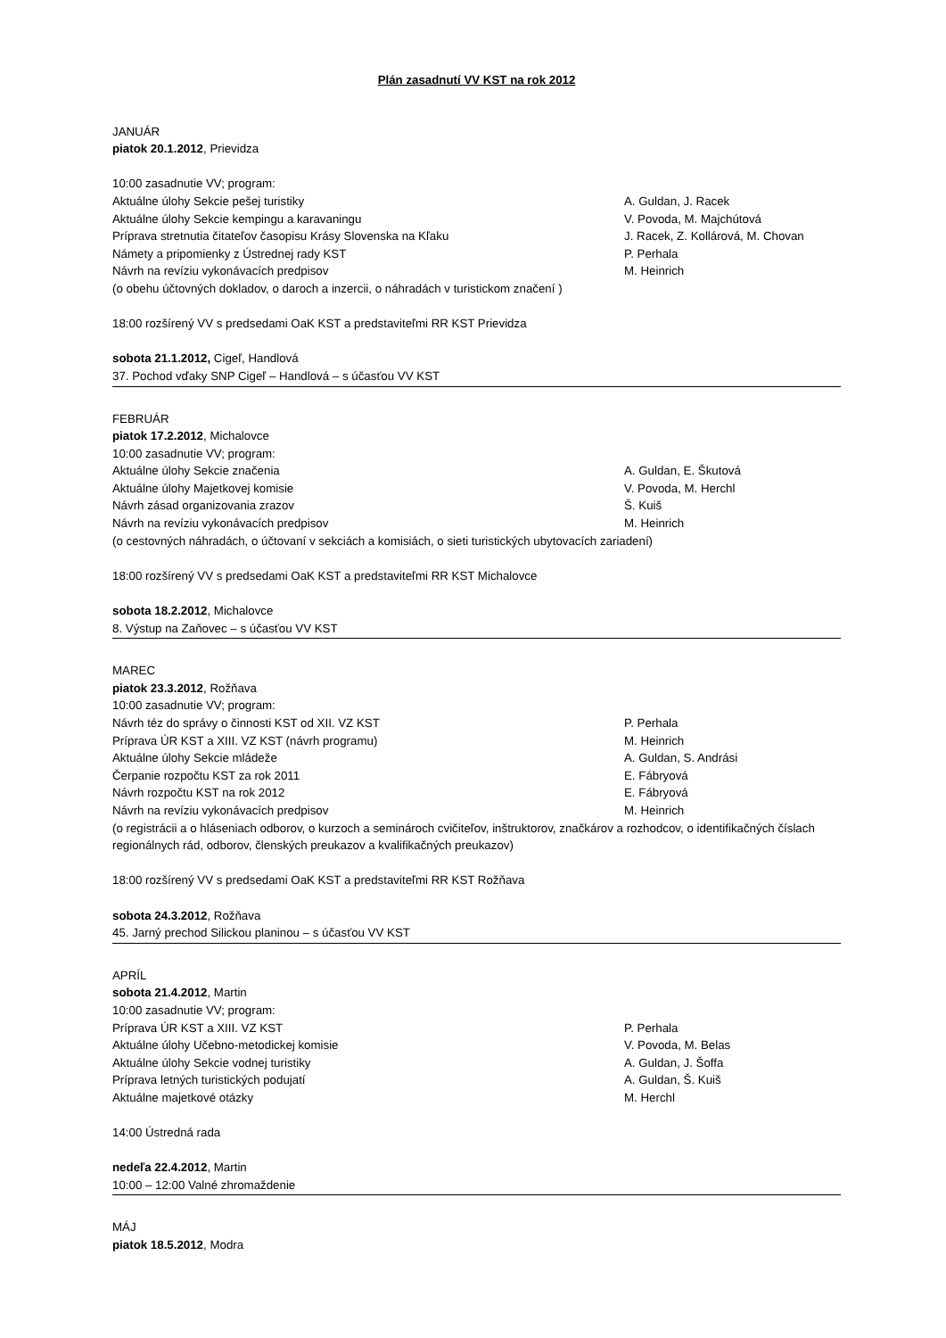Plán zasadnutí VV KST na rok 2012
JANUÁR
piatok 20.1.2012, Prievidza
10:00 zasadnutie VV; program:
Aktuálne úlohy Sekcie pešej turistiky A. Guldan, J. Racek
Aktuálne úlohy Sekcie kempingu a karavaningu V. Povoda, M. Majchútová
Príprava stretnutia čitateľov časopisu Krásy Slovenska na Kľaku J. Racek, Z. Kollárová, M. Chovan
Námety a pripomienky z Ústrednej rady KST P. Perhala
Návrh na revíziu vykonávacích predpisov M. Heinrich
(o obehu účtovných dokladov, o daroch a inzercii, o náhradách v turistickom značení )
18:00 rozšírený VV s predsedami OaK KST a predstaviteľmi RR KST Prievidza
sobota 21.1.2012, Cigeľ, Handlová
37. Pochod vďaky SNP Cigeľ – Handlová – s účasťou VV KST
FEBRUÁR
piatok 17.2.2012, Michalovce
10:00 zasadnutie VV; program:
Aktuálne úlohy Sekcie značenia A. Guldan, E. Škutová
Aktuálne úlohy Majetkovej komisie V. Povoda, M. Herchl
Návrh zásad organizovania zrazov Š. Kuiš
Návrh na revíziu vykonávacích predpisov M. Heinrich
(o cestovných náhradách, o účtovaní v sekciách a komisiách, o sieti turistických ubytovacích zariadení)
18:00 rozšírený VV s predsedami OaK KST a predstaviteľmi RR KST Michalovce
sobota 18.2.2012, Michalovce
8. Výstup na Zaňovec – s účasťou VV KST
MAREC
piatok 23.3.2012, Rožňava
10:00 zasadnutie VV; program:
Návrh téz do správy o činnosti KST od XII. VZ KST P. Perhala
Príprava ÚR KST a XIII. VZ KST (návrh programu) M. Heinrich
Aktuálne úlohy Sekcie mládeže A. Guldan, S. Andrási
Čerpanie rozpočtu KST za rok 2011 E. Fábryová
Návrh rozpočtu KST na rok 2012 E. Fábryová
Návrh na revíziu vykonávacích predpisov M. Heinrich
(o registrácii a o hláseniach odborov, o kurzoch a seminároch cvičiteľov, inštruktorov, značkárov a rozhodcov, o identifikačných číslach regionálnych rád, odborov, členských preukazov a kvalifikačných preukazov)
18:00 rozšírený VV s predsedami OaK KST a predstaviteľmi RR KST Rožňava
sobota 24.3.2012, Rožňava
45. Jarný prechod Silickou planinou – s účasťou VV KST
APRÍL
sobota 21.4.2012, Martin
10:00 zasadnutie VV; program:
Príprava ÚR KST a XIII. VZ KST P. Perhala
Aktuálne úlohy Učebno-metodickej komisie V. Povoda, M. Belas
Aktuálne úlohy Sekcie vodnej turistiky A. Guldan, J. Šoffa
Príprava letných turistických podujatí A. Guldan, Š. Kuiš
Aktuálne majetkové otázky M. Herchl
14:00 Ústredná rada
nedeľa 22.4.2012, Martin
10:00 – 12:00 Valné zhromaždenie
MÁJ
piatok 18.5.2012, Modra